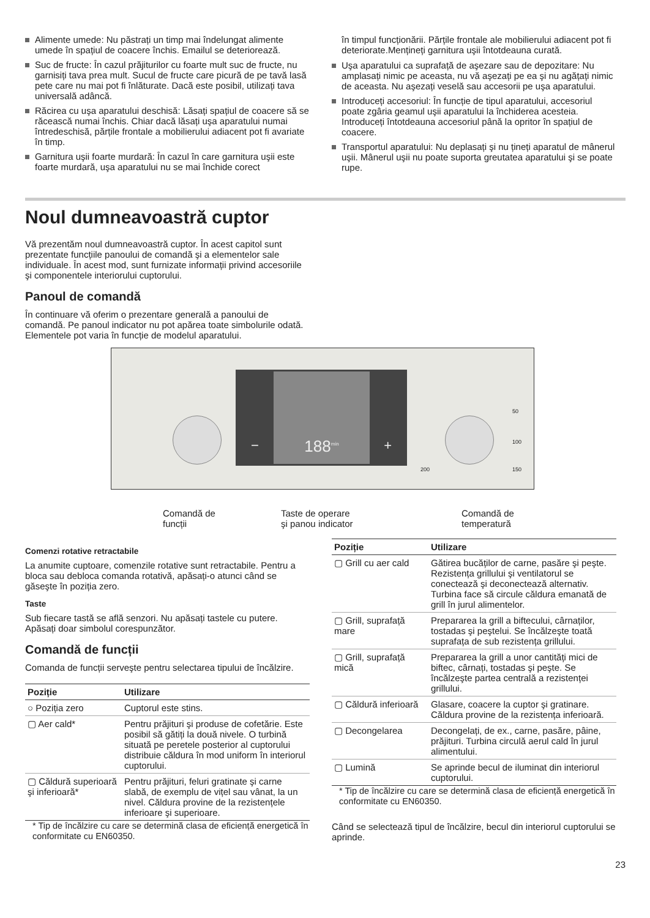Alimente umede: Nu păstrați un timp mai îndelungat alimente umede în spațiul de coacere închis. Emailul se deteriorează.
Suc de fructe: În cazul prăjiturilor cu foarte mult suc de fructe, nu garnisiți tava prea mult. Sucul de fructe care picură de pe tavă lasă pete care nu mai pot fi înlăturate. Dacă este posibil, utilizați tava universală adâncă.
Răcirea cu uşa aparatului deschisă: Lăsați spațiul de coacere să se răcească numai închis. Chiar dacă lăsați uşa aparatului numai întredeschisă, părțile frontale a mobilierului adiacent pot fi avariate în timp.
Garnitura uşii foarte murdară: În cazul în care garnitura uşii este foarte murdară, uşa aparatului nu se mai închide corect
în timpul funcționării. Părțile frontale ale mobilierului adiacent pot fi deteriorate.Mențineți garnitura uşii întotdeauna curată.
Uşa aparatului ca suprafață de aşezare sau de depozitare: Nu amplasați nimic pe aceasta, nu vă aşezați pe ea şi nu agățați nimic de aceasta. Nu aşezați veselă sau accesorii pe uşa aparatului.
Introduceți accesoriul: În funcție de tipul aparatului, accesoriul poate zgâria geamul uşii aparatului la închiderea acesteia. Introduceți întotdeauna accesoriul până la opritor în spațiul de coacere.
Transportul aparatului: Nu deplasați şi nu țineți aparatul de mânerul uşii. Mânerul uşii nu poate suporta greutatea aparatului şi se poate rupe.
Noul dumneavoastră cuptor
Vă prezentăm noul dumneavoastră cuptor. În acest capitol sunt prezentate funcțiile panoului de comandă şi a elementelor sale individuale. În acest mod, sunt furnizate informații privind accesoriile şi componentele interiorului cuptorului.
Panoul de comandă
În continuare vă oferim o prezentare generală a panoului de comandă. Pe panoul indicator nu pot apărea toate simbolurile odată. Elementele pot varia în funcție de modelul aparatului.
188<sup>min</sup>
− +
50
100
150 200
Comandă de
funcții
Taste de operare
şi panou indicator
Comandă de
temperatură
Comenzi rotative retractabile
La anumite cuptoare, comenzile rotative sunt retractabile. Pentru a bloca sau debloca comanda rotativă, apăsați-o atunci când se găseşte în poziția zero.
Taste
Sub fiecare tastă se află senzori. Nu apăsați tastele cu putere. Apăsați doar simbolul corespunzător.
Comandă de funcții
Comanda de funcții serveşte pentru selectarea tipului de încălzire.
| Poziție | Utilizare |
| --- | --- |
| ○ Poziția zero | Cuptorul este stins. |
| ▢ Aer cald* | Pentru prăjituri şi produse de cofetărie. Este posibil să gătiți la două nivele. O turbină situată pe peretele posterior al cuptorului distribuie căldura în mod uniform în interiorul cuptorului. |
| ▢ Căldură superioară şi inferioară* | Pentru prăjituri, feluri gratinate şi carne slabă, de exemplu de vițel sau vânat, la un nivel. Căldura provine de la rezistențele inferioare şi superioare. |
* Tip de încălzire cu care se determină clasa de eficiență energetică în conformitate cu EN60350.
| Poziție | Utilizare |
| --- | --- |
| ▢ Grill cu aer cald | Gătirea bucăților de carne, pasăre şi peşte. Rezistența grillului şi ventilatorul se conectează şi deconectează alternativ. Turbina face să circule căldura emanată de grill în jurul alimentelor. |
| ▢ Grill, suprafață mare | Prepararea la grill a biftecului, cârnaților, tostadas şi peştelui. Se încălzeşte toată suprafața de sub rezistența grillului. |
| ▢ Grill, suprafață mică | Prepararea la grill a unor cantități mici de biftec, cârnați, tostadas şi peşte. Se încălzeşte partea centrală a rezistenței grillului. |
| ▢ Căldură inferioară | Glasare, coacere la cuptor şi gratinare. Căldura provine de la rezistența inferioară. |
| ▢ Decongelarea | Decongelați, de ex., carne, pasăre, pâine, prăjituri. Turbina circulă aerul cald în jurul alimentului. |
| ▢ Lumină | Se aprinde becul de iluminat din interiorul cuptorului. |
* Tip de încălzire cu care se determină clasa de eficiență energetică în conformitate cu EN60350.
Când se selectează tipul de încălzire, becul din interiorul cuptorului se aprinde.
23